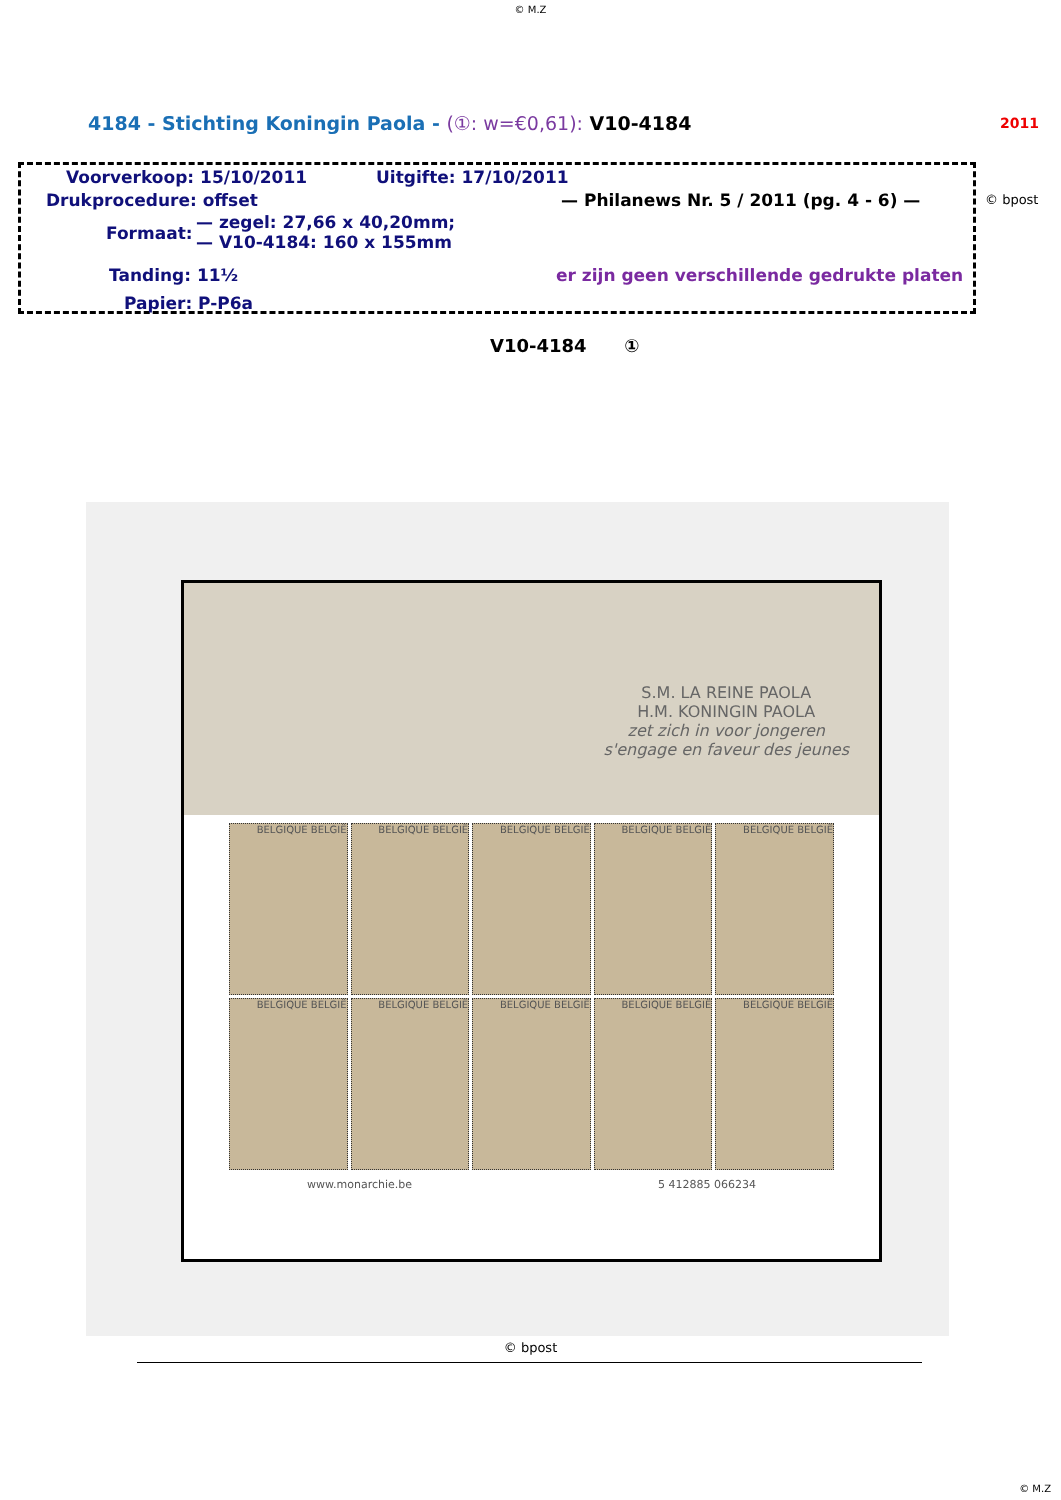© M.Z
4184 - Stichting Koningin Paola - (①: w=€0,61): V10-4184
2011
Voorverkoop: 15/10/2011 Uitgifte: 17/10/2011
Drukprocedure: offset
— Philanews Nr. 5 / 2011 (pg. 4 - 6) —
Formaat:
— zegel: 27,66 x 40,20mm;
— V10-4184: 160 x 155mm
Tanding: 11½
er zijn geen verschillende gedrukte platen
Papier: P-P6a
© bpost
V10-4184 ①
S.M. LA REINE PAOLA
H.M. KONINGIN PAOLA
zet zich in voor jongeren
s'engage en faveur des jeunes
BELGIQUE BELGIË
BELGIQUE BELGIË
BELGIQUE BELGIË
BELGIQUE BELGIË
BELGIQUE BELGIË
BELGIQUE BELGIË
BELGIQUE BELGIË
BELGIQUE BELGIË
BELGIQUE BELGIË
BELGIQUE BELGIË
www.monarchie.be 5 412885 066234
© bpost
© M.Z